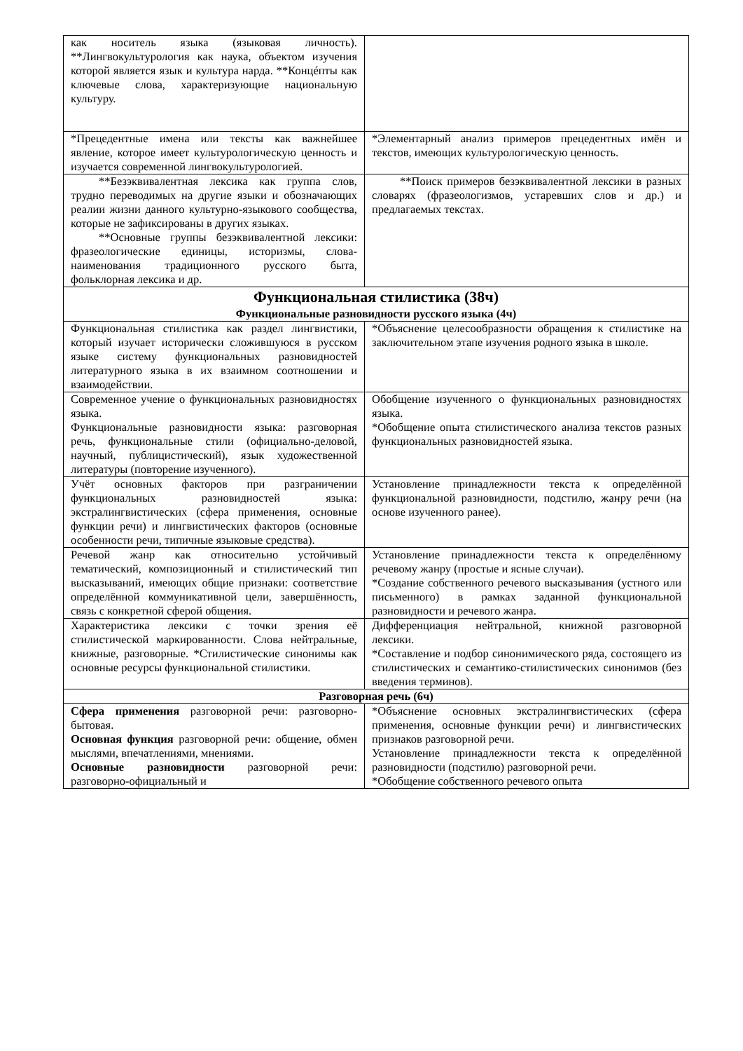| как носитель языка (языковая личность). **Лингвокультурология как наука, объектом изучения которой является язык и культура нарда. **Концéпты как ключевые слова, характеризующие национальную культуру. | |
| *Прецедентные имена или тексты как важнейшее явление, которое имеет культурологическую ценность и изучается современной лингвокультурологией. | *Элементарный анализ примеров прецедентных имён и текстов, имеющих культурологическую ценность. |
| **Безэквивалентная лексика как группа слов, трудно переводимых на другие языки и обозначающих реалии жизни данного культурно-языкового сообщества, которые не зафиксированы в других языках. **Основные группы безэквивалентной лексики: фразеологические единицы, историзмы, слова-наименования традиционного русского быта, фольклорная лексика и др. | **Поиск примеров безэквивалентной лексики в разных словарях (фразеологизмов, устаревших слов и др.) и предлагаемых текстах. |
| Функциональная стилистика (38ч) Функциональные разновидности русского языка (4ч) | |
| Функциональная стилистика как раздел лингвистики, который изучает исторически сложившуюся в русском языке систему функциональных разновидностей литературного языка в их взаимном соотношении и взаимодействии. | *Объяснение целесообразности обращения к стилистике на заключительном этапе изучения родного языка в школе. |
| Современное учение о функциональных разновидностях языка. Функциональные разновидности языка: разговорная речь, функциональные стили (официально-деловой, научный, публицистический), язык художественной литературы (повторение изученного). | Обобщение изученного о функциональных разновидностях языка. *Обобщение опыта стилистического анализа текстов разных функциональных разновидностей языка. |
| Учёт основных факторов при разграничении функциональных разновидностей языка: экстралингвистических (сфера применения, основные функции речи) и лингвистических факторов (основные особенности речи, типичные языковые средства). | Установление принадлежности текста к определённой функциональной разновидности, подстилю, жанру речи (на основе изученного ранее). |
| Речевой жанр как относительно устойчивый тематический, композиционный и стилистический тип высказываний, имеющих общие признаки: соответствие определённой коммуникативной цели, завершённость, связь с конкретной сферой общения. | Установление принадлежности текста к определённому речевому жанру (простые и ясные случаи). *Создание собственного речевого высказывания (устного или письменного) в рамках заданной функциональной разновидности и речевого жанра. |
| Характеристика лексики с точки зрения её стилистической маркированности. Слова нейтральные, книжные, разговорные. *Стилистические синонимы как основные ресурсы функциональной стилистики. | Дифференциация нейтральной, книжной разговорной лексики. *Составление и подбор синонимического ряда, состоящего из стилистических и семантико-стилистических синонимов (без введения терминов). |
| Разговорная речь (6ч) | |
| Сфера применения разговорной речи: разговорно-бытовая. Основная функция разговорной речи: общение, обмен мыслями, впечатлениями, мнениями. Основные разновидности разговорной речи: разговорно-официальный и | *Объяснение основных экстралингвистических (сфера применения, основные функции речи) и лингвистических признаков разговорной речи. Установление принадлежности текста к определённой разновидности (подстилю) разговорной речи. *Обобщение собственного речевого опыта |